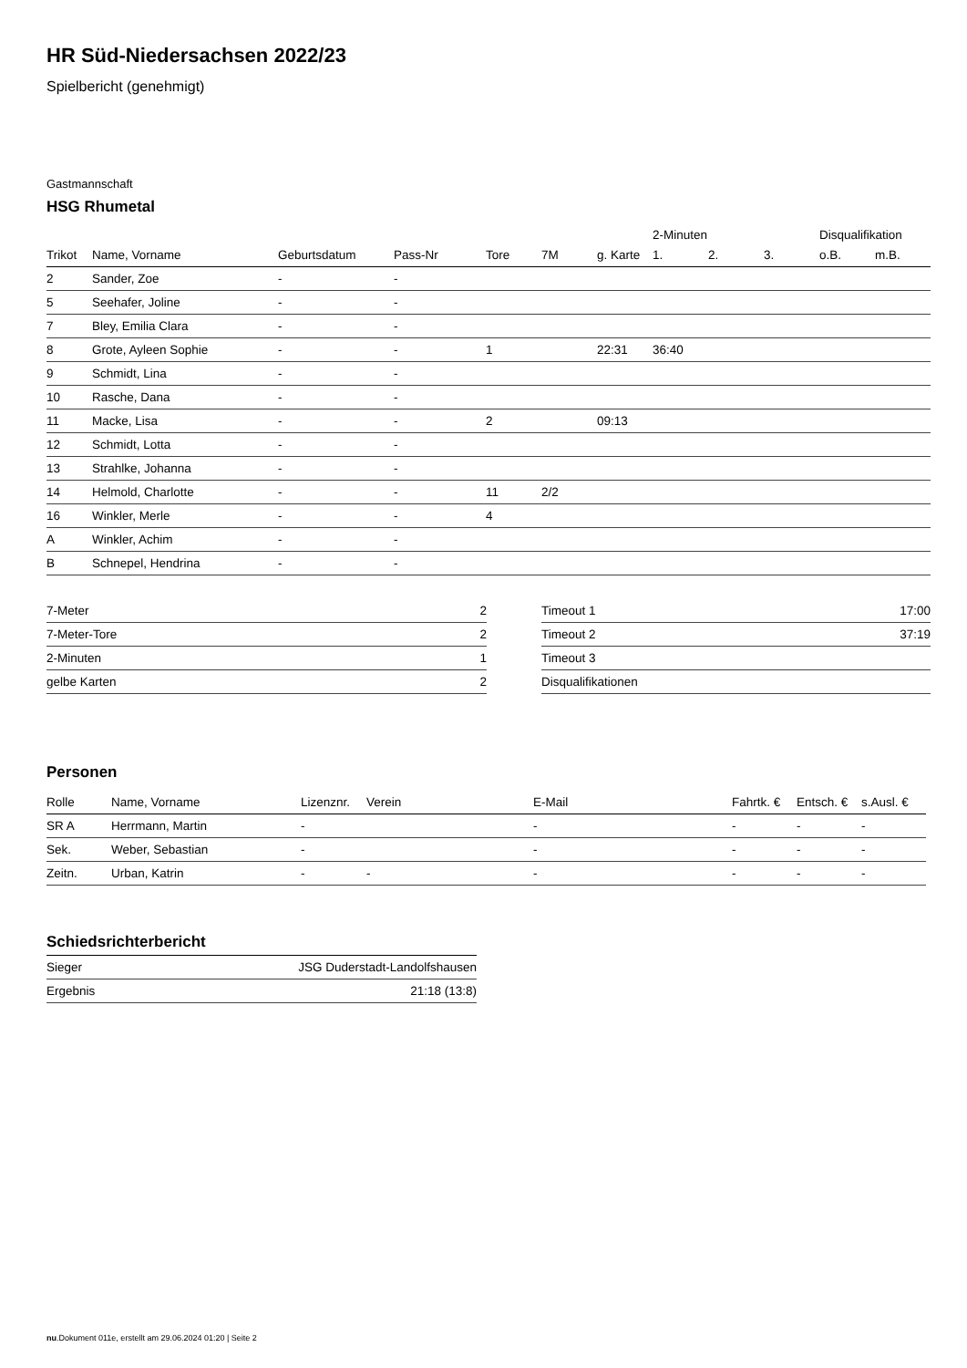HR Süd-Niedersachsen 2022/23
Spielbericht (genehmigt)
Gastmannschaft
HSG Rhumetal
| | | | | | | | 2-Minuten | | | Disqualifikation | |
| Trikot | Name, Vorname | Geburtsdatum | Pass-Nr | Tore | 7M | g. Karte | 1. | 2. | 3. | o.B. | m.B. |
| 2 | Sander, Zoe | - | - | | | | | | | | |
| 5 | Seehafer, Joline | - | - | | | | | | | | |
| 7 | Bley, Emilia Clara | - | - | | | | | | | | |
| 8 | Grote, Ayleen Sophie | - | - | 1 | | 22:31 | 36:40 | | | | |
| 9 | Schmidt, Lina | - | - | | | | | | | | |
| 10 | Rasche, Dana | - | - | | | | | | | | |
| 11 | Macke, Lisa | - | - | 2 | | 09:13 | | | | | |
| 12 | Schmidt, Lotta | - | - | | | | | | | | |
| 13 | Strahlke, Johanna | - | - | | | | | | | | |
| 14 | Helmold, Charlotte | - | - | 11 | 2/2 | | | | | | |
| 16 | Winkler, Merle | - | - | 4 | | | | | | | |
| A | Winkler, Achim | - | - | | | | | | | | |
| B | Schnepel, Hendrina | - | - | | | | | | | | |
| 7-Meter | 2 |
| 7-Meter-Tore | 2 |
| 2-Minuten | 1 |
| gelbe Karten | 2 |
| Timeout 1 | 17:00 |
| Timeout 2 | 37:19 |
| Timeout 3 | |
| Disqualifikationen | |
Personen
| Rolle | Name, Vorname | Lizenznr. | Verein | E-Mail | Fahrtk. € | Entsch. € | s.Ausl. € |
| --- | --- | --- | --- | --- | --- | --- | --- |
| SR A | Herrmann, Martin | - | | - | - | - | - |
| Sek. | Weber, Sebastian | - | | - | - | - | - |
| Zeitn. | Urban, Katrin | - | - | - | - | - | - |
Schiedsrichterbericht
| Sieger | JSG Duderstadt-Landolfshausen |
| Ergebnis | 21:18 (13:8) |
nu.Dokument 011e, erstellt am 29.06.2024 01:20 | Seite 2